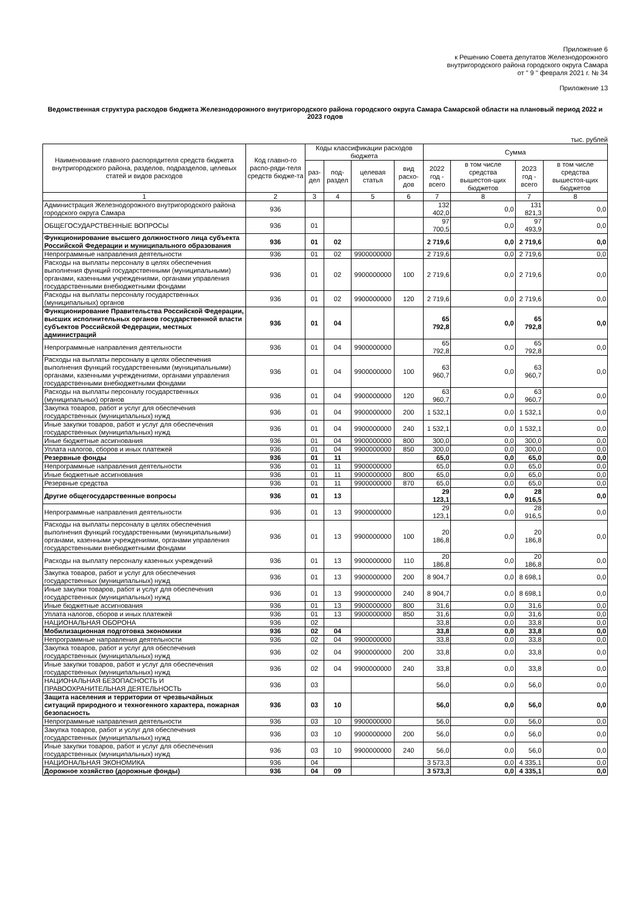Приложение 6
к Решению Совета депутатов Железнодорожного
внутригородского района городского округа Самара
от " 9 " февраля 2021 г. № 34
Приложение 13
Ведомственная структура расходов бюджета Железнодорожного внутригородского района городского округа Самара Самарской области на плановый период 2022 и 2023 годов
тыс. рублей
| Наименование главного распорядителя средств бюджета внутригородского района, разделов, подразделов, целевых статей и видов расходов | Код главно-го распо-ряди-теля средств бюдже-та | Коды классификации расходов бюджета | | | | Сумма | | | |
| --- | --- | --- | --- | --- | --- | --- | --- | --- | --- |
| | | раз-дел | под-раздел | целевая статья | вид расхо-дов | 2022 год - всего | в том числе средства вышестоя-щих бюджетов | 2023 год - всего | в том числе средства вышестоя-щих бюджетов |
| 1 | 2 | 3 | 4 | 5 | 6 | 7 | 8 | 7 | 8 |
| Администрация Железнодорожного внутригородского района городского округа Самара | 936 | | | | | 132 402,0 | 0,0 | 131 821,3 | 0,0 |
| ОБЩЕГОСУДАРСТВЕННЫЕ ВОПРОСЫ | 936 | 01 | | | | 97 700,5 | 0,0 | 97 493,9 | 0,0 |
| Функционирование высшего должностного лица субъекта Российской Федерации и муниципального образования | 936 | 01 | 02 | | | 2 719,6 | 0,0 | 2 719,6 | 0,0 |
| Непрограммные направления деятельности | 936 | 01 | 02 | 9900000000 | | 2 719,6 | 0,0 | 2 719,6 | 0,0 |
| Расходы на выплаты персоналу в целях обеспечения выполнения функций государственными (муниципальными) органами, казенными учреждениями, органами управления государственными внебюджетными фондами | 936 | 01 | 02 | 9900000000 | 100 | 2 719,6 | 0,0 | 2 719,6 | 0,0 |
| Расходы на выплаты персоналу государственных (муниципальных) органов | 936 | 01 | 02 | 9900000000 | 120 | 2 719,6 | 0,0 | 2 719,6 | 0,0 |
| Функционирование Правительства Российской Федерации, высших исполнительных органов государственной власти субъектов Российской Федерации, местных администраций | 936 | 01 | 04 | | | 65 792,8 | 0,0 | 65 792,8 | 0,0 |
| Непрограммные направления деятельности | 936 | 01 | 04 | 9900000000 | | 65 792,8 | 0,0 | 65 792,8 | 0,0 |
| Расходы на выплаты персоналу в целях обеспечения выполнения функций государственными (муниципальными) органами, казенными учреждениями, органами управления государственными внебюджетными фондами | 936 | 01 | 04 | 9900000000 | 100 | 63 960,7 | 0,0 | 63 960,7 | 0,0 |
| Расходы на выплаты персоналу государственных (муниципальных) органов | 936 | 01 | 04 | 9900000000 | 120 | 63 960,7 | 0,0 | 63 960,7 | 0,0 |
| Закупка товаров, работ и услуг для обеспечения государственных (муниципальных) нужд | 936 | 01 | 04 | 9900000000 | 200 | 1 532,1 | 0,0 | 1 532,1 | 0,0 |
| Иные закупки товаров, работ и услуг для обеспечения государственных (муниципальных) нужд | 936 | 01 | 04 | 9900000000 | 240 | 1 532,1 | 0,0 | 1 532,1 | 0,0 |
| Иные бюджетные ассигнования | 936 | 01 | 04 | 9900000000 | 800 | 300,0 | 0,0 | 300,0 | 0,0 |
| Уплата налогов, сборов и иных платежей | 936 | 01 | 04 | 9900000000 | 850 | 300,0 | 0,0 | 300,0 | 0,0 |
| Резервные фонды | 936 | 01 | 11 | | | 65,0 | 0,0 | 65,0 | 0,0 |
| Непрограммные направления деятельности | 936 | 01 | 11 | 9900000000 | | 65,0 | 0,0 | 65,0 | 0,0 |
| Иные бюджетные ассигнования | 936 | 01 | 11 | 9900000000 | 800 | 65,0 | 0,0 | 65,0 | 0,0 |
| Резервные средства | 936 | 01 | 11 | 9900000000 | 870 | 65,0 | 0,0 | 65,0 | 0,0 |
| Другие общегосударственные вопросы | 936 | 01 | 13 | | | 29 123,1 | 0,0 | 28 916,5 | 0,0 |
| Непрограммные направления деятельности | 936 | 01 | 13 | 9900000000 | | 29 123,1 | 0,0 | 28 916,5 | 0,0 |
| Расходы на выплаты персоналу в целях обеспечения выполнения функций государственными (муниципальными) органами, казенными учреждениями, органами управления государственными внебюджетными фондами | 936 | 01 | 13 | 9900000000 | 100 | 20 186,8 | 0,0 | 20 186,8 | 0,0 |
| Расходы на выплату персоналу казенных учреждений | 936 | 01 | 13 | 9900000000 | 110 | 20 186,8 | 0,0 | 20 186,8 | 0,0 |
| Закупка товаров, работ и услуг для обеспечения государственных (муниципальных) нужд | 936 | 01 | 13 | 9900000000 | 200 | 8 904,7 | 0,0 | 8 698,1 | 0,0 |
| Иные закупки товаров, работ и услуг для обеспечения государственных (муниципальных) нужд | 936 | 01 | 13 | 9900000000 | 240 | 8 904,7 | 0,0 | 8 698,1 | 0,0 |
| Иные бюджетные ассигнования | 936 | 01 | 13 | 9900000000 | 800 | 31,6 | 0,0 | 31,6 | 0,0 |
| Уплата налогов, сборов и иных платежей | 936 | 01 | 13 | 9900000000 | 850 | 31,6 | 0,0 | 31,6 | 0,0 |
| НАЦИОНАЛЬНАЯ ОБОРОНА | 936 | 02 | | | | 33,8 | 0,0 | 33,8 | 0,0 |
| Мобилизационная подготовка экономики | 936 | 02 | 04 | | | 33,8 | 0,0 | 33,8 | 0,0 |
| Непрограммные направления деятельности | 936 | 02 | 04 | 9900000000 | | 33,8 | 0,0 | 33,8 | 0,0 |
| Закупка товаров, работ и услуг для обеспечения государственных (муниципальных) нужд | 936 | 02 | 04 | 9900000000 | 200 | 33,8 | 0,0 | 33,8 | 0,0 |
| Иные закупки товаров, работ и услуг для обеспечения государственных (муниципальных) нужд | 936 | 02 | 04 | 9900000000 | 240 | 33,8 | 0,0 | 33,8 | 0,0 |
| НАЦИОНАЛЬНАЯ БЕЗОПАСНОСТЬ И ПРАВООХРАНИТЕЛЬНАЯ ДЕЯТЕЛЬНОСТЬ | 936 | 03 | | | | 56,0 | 0,0 | 56,0 | 0,0 |
| Защита населения и территории от чрезвычайных ситуаций природного и техногенного характера, пожарная безопасность | 936 | 03 | 10 | | | 56,0 | 0,0 | 56,0 | 0,0 |
| Непрограммные направления деятельности | 936 | 03 | 10 | 9900000000 | | 56,0 | 0,0 | 56,0 | 0,0 |
| Закупка товаров, работ и услуг для обеспечения государственных (муниципальных) нужд | 936 | 03 | 10 | 9900000000 | 200 | 56,0 | 0,0 | 56,0 | 0,0 |
| Иные закупки товаров, работ и услуг для обеспечения государственных (муниципальных) нужд | 936 | 03 | 10 | 9900000000 | 240 | 56,0 | 0,0 | 56,0 | 0,0 |
| НАЦИОНАЛЬНАЯ ЭКОНОМИКА | 936 | 04 | | | | 3 573,3 | 0,0 | 4 335,1 | 0,0 |
| Дорожное хозяйство (дорожные фонды) | 936 | 04 | 09 | | | 3 573,3 | 0,0 | 4 335,1 | 0,0 |